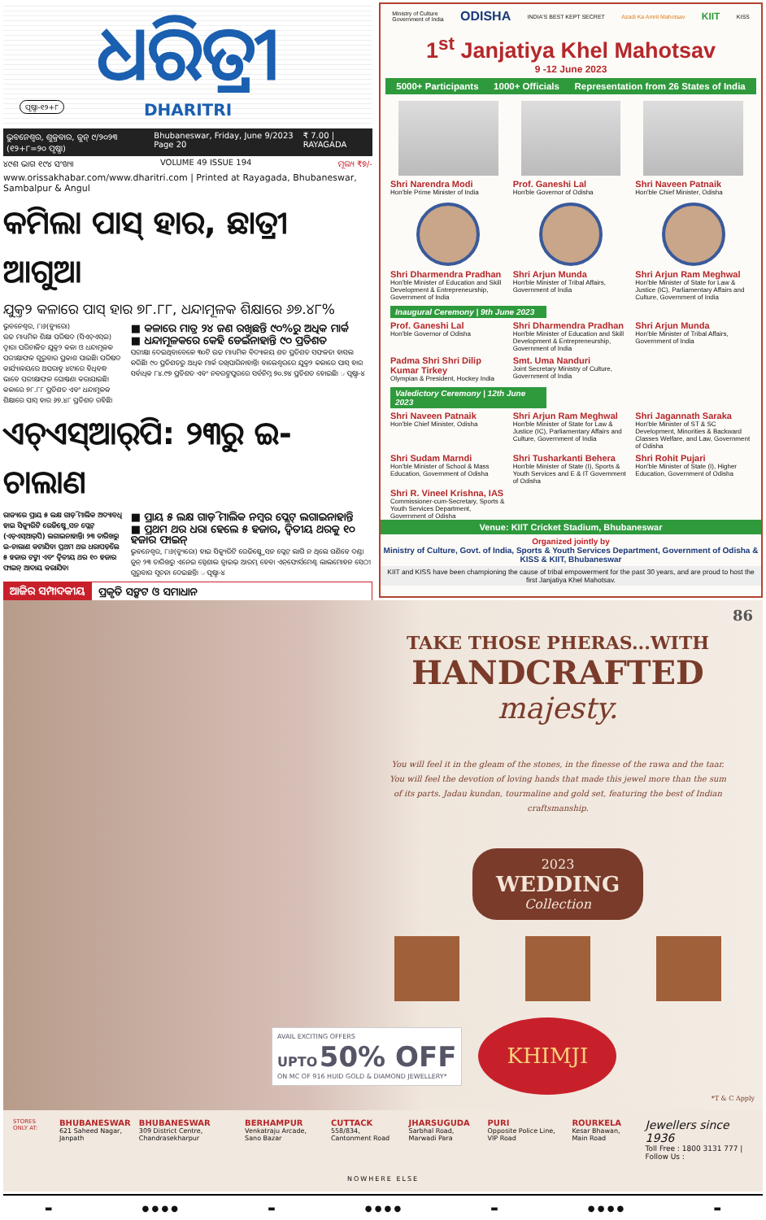ଧରିତ୍ରୀ
DHARITRI
ପୃଷ୍ଠା-୧୨+୮
ଭୁବନେଶ୍ୱର, ଶୁକ୍ରବାର, ଜୁନ୍ ୯/୨୦୨୩ (୧୨+୮=୨୦ ପୃଷ୍ଠା) Bhubaneswar, Friday, June 9/2023 Page 20 ₹ 7.00 | RAYAGADA
୪୯ଶ ଭାଗ ୧୯୪ ସଂଖ୍ୟା VOLUME 49 ISSUE 194 ମୂଲ୍ୟ ₹୭/-
www.orissakhabar.com/www.dharitri.com | Printed at Rayagada, Bhubaneswar, Sambalpur & Angul
କମିଲା ପାସ୍ ହାର, ଛାତ୍ରୀ ଆଗୁଆ
ଯୁକ୍ତ୨ କଳାରେ ପାସ୍ ହାର ୭୮.୮୮, ଧନ୍ଦାମୂଳକ ଶିକ୍ଷାରେ ୬୭.୪୮%
ଭୁବନେଶ୍ୱର, ୮।୬(ବ୍ୟୁରୋ)
ଉଚ୍ଚ ମାଧ୍ୟମିକ ଶିକ୍ଷା ପରିଷଦ (ସିଏଚ୍‌ଏସ୍‌ଇ) ଦ୍ୱାରା ପରିଚାଳିତ ଯୁକ୍ତ୨ କଳା ଓ ଧନ୍ଦାମୂଳକ ପରୀକ୍ଷାଫଳ ଗୁରୁବାର ପ୍ରକାଶ ପାଇଛି। ପରିଷଦ କାର୍ଯ୍ୟାଳୟରେ ଅପରାହ୍ନ ୪ଟାରେ ବିଧିବଦ୍ଧ ଭାବେ ପରୀକ୍ଷାଫଳ ଘୋଷଣା କରାଯାଇଛି। କଳାରେ ୭୮.୮୮ ପ୍ରତିଶତ ଏବଂ ଧନ୍ଦାମୂଳକ ଶିକ୍ଷାରେ ପାସ୍ ହାର ୬୭.୪୮ ପ୍ରତିଶତ ରହିଛି।
■ କଳାରେ ମାତ୍ର ୨୪ ଜଣ ରଖିଛନ୍ତି ୯୦%ରୁ ଅଧିକ ମାର୍କ
■ ଧନ୍ଦାମୂଳକରେ କେହି ଡେଇଁନାହାନ୍ତି ୯୦ ପ୍ରତିଶତ
ପରୀକ୍ଷା ଦେଇଥିବାବେଳେ ୩୦ଟି ଉଚ୍ଚ ମାଧ୍ୟମିକ ବିଦ୍ୟାଳୟ ଶତ ପ୍ରତିଶତ ସଫଳତା ହାସଲ କରିଛି। ୯୦ ପ୍ରତିଶତରୁ ଅଧିକ ମାର୍କ ରଖିପାରିନାହାନ୍ତି। ବାଲେଶ୍ୱରରେ ଯୁକ୍ତ୨ କଳାରେ ପାସ୍ ହାର ସର୍ବାଧିକ ୮୪.୯୭ ପ୍ରତିଶତ ଏବଂ ନବରଙ୍ଗପୁରରେ ସର୍ବନିମ୍ନ ୭୦.୭୪ ପ୍ରତିଶତ ହୋଇଛି। ☞ପୃଷ୍ଠା-୪
ଏଚ୍‌ଏସ୍‌ଆର୍‌ପି: ୨୩ରୁ ଇ-ଚାଲାଣ
ରାଜ୍ୟରେ ପ୍ରାୟ ୫ ଲକ୍ଷ ଗାଡ଼ି ମାଲିକ ଅଦ୍ୟାବଧି ହାଇ ସିକ୍ୟୁରିଟି ରେଜିଷ୍ଟ୍ରେସନ ପ୍ଲେଟ୍ (ଏଚ୍‌ଏସ୍‌ଆର୍‌ପି) ଲଗାଇନାହାନ୍ତି। ୨୩ ତାରିଖରୁ ଇ-ଚାଲାଣ କଟାଯିବ। ପ୍ରଥମ ଥର ଧରାପଡ଼ିଲେ ୫ ହଜାର ଟଙ୍କା ଏବଂ ଦ୍ୱିତୀୟ ଥର ୧୦ ହଜାର ଫାଇନ୍ ଆଦାୟ କରାଯିବ।
■ ପ୍ରାୟ ୫ ଲକ୍ଷ ଗାଡ଼ି ମାଲିକ ନମ୍ବର ପ୍ଲେଟ୍ ଲଗାଇନାହାନ୍ତି
■ ପ୍ରଥମ ଥର ଧରା ହେଲେ ୫ ହଜାର, ଦ୍ୱିତୀୟ ଥରକୁ ୧୦ ହଜାର ଫାଇନ୍
ଭୁବନେଶ୍ୱର, ୮।୬(ବ୍ୟୁରୋ) ହାଇ ସିକ୍ୟୁରିଟି ରେଜିଷ୍ଟ୍ରେସନ ପ୍ଲେଟ୍ ଲାଗି ନ ଥିଲେ ଗଣିବେ ଦଣ୍ଡ। ଜୁନ୍ ୨୩ ତାରିଖରୁ ଏନେଇ ସ୍ପେଶାଲ ଡ୍ରାଇଭ୍ ଆରମ୍ଭ ହେବ। ଏନ୍‌ଫୋର୍ସମେଣ୍ଟ ଲାଲମୋହନ ସେଠୀ ଗୁରୁବାର ସୂଚନା ଦେଇଛନ୍ତି। ☞ପୃଷ୍ଠା-୪
ଆଜିର ସମ୍ପାଦକୀୟ ପ୍ରକୃତି ସଙ୍କଟ ଓ ସମାଧାନ
Ministry of Culture
Government of India ODISHA INDIA'S BEST KEPT SECRET Azadi Ka Amrit Mahotsav KIIT KISS
1<sup>st</sup> Janjatiya Khel Mahotsav
9 -12 June 2023
5000+ Participants 1000+ Officials Representation from 26 States of India
Shri Narendra Modi
Hon'ble Prime Minister of India
Prof. Ganeshi Lal
Hon'ble Governor of Odisha
Shri Naveen Patnaik
Hon'ble Chief Minister, Odisha
Shri Dharmendra Pradhan
Hon'ble Minister of Education and Skill Development & Entrepreneurship, Government of India
Shri Arjun Munda
Hon'ble Minister of Tribal Affairs, Government of India
Shri Arjun Ram Meghwal
Hon'ble Minister of State for Law & Justice (IC), Parliamentary Affairs and Culture, Government of India
Inaugural Ceremony | 9th June 2023
Prof. Ganeshi Lal
Hon'ble Governor of Odisha
Shri Dharmendra Pradhan
Hon'ble Minister of Education and Skill Development & Entrepreneurship, Government of India
Shri Arjun Munda
Hon'ble Minister of Tribal Affairs, Government of India
Padma Shri Shri Dilip Kumar Tirkey
Olympian & President, Hockey India
Smt. Uma Nanduri
Joint Secretary Ministry of Culture, Government of India
Valedictory Ceremony | 12th June 2023
Shri Naveen Patnaik
Hon'ble Chief Minister, Odisha
Shri Arjun Ram Meghwal
Hon'ble Minister of State for Law & Justice (IC), Parliamentary Affairs and Culture, Government of India
Shri Jagannath Saraka
Hon'ble Minister of ST & SC Development, Minorities & Backward Classes Welfare, and Law, Government of Odisha
Shri Sudam Marndi
Hon'ble Minister of School & Mass Education, Government of Odisha
Shri Tusharkanti Behera
Hon'ble Minister of State (I), Sports & Youth Services and E & IT Government of Odisha
Shri Rohit Pujari
Hon'ble Minister of State (I), Higher Education, Government of Odisha
Shri R. Vineel Krishna, IAS
Commissioner-cum-Secretary, Sports & Youth Services Department, Government of Odisha
Venue: KIIT Cricket Stadium, Bhubaneswar
Organized jointly by
Ministry of Culture, Govt. of India, Sports & Youth Services Department, Government of Odisha & KISS & KIIT, Bhubaneswar
KIIT and KISS have been championing the cause of tribal empowerment for the past 30 years, and are proud to host the first Janjatiya Khel Mahotsav.
86
TAKE THOSE PHERAS...WITH
HANDCRAFTED
majesty.
You will feel it in the gleam of the stones, in the finesse of the rawa and the taar. You will feel the devotion of loving hands that made this jewel more than the sum of its parts. Jadau kundan, tourmaline and gold set, featuring the best of Indian craftsmanship.
2023
WEDDING
Collection
AVAIL EXCITING OFFERS
UPTO 50% OFF
ON MC OF 916 HUID GOLD & DIAMOND JEWELLERY*
KHIMJI
*T & C Apply
STORES ONLY AT:
BHUBANESWAR
621 Saheed Nagar, Janpath
BHUBANESWAR
309 District Centre, Chandrasekharpur
BERHAMPUR
Venkatraju Arcade, Sano Bazar
CUTTACK
558/834, Cantonment Road
JHARSUGUDA
Sarbhal Road, Marwadi Para
PURI
Opposite Police Line, VIP Road
ROURKELA
Kesar Bhawan, Main Road
Jewellers since 1936
Toll Free : 1800 3131 777 | Follow Us :
NOWHERE ELSE
▬ ● ● ● ● ▬ ● ● ● ● ▬ ● ● ● ● ▬